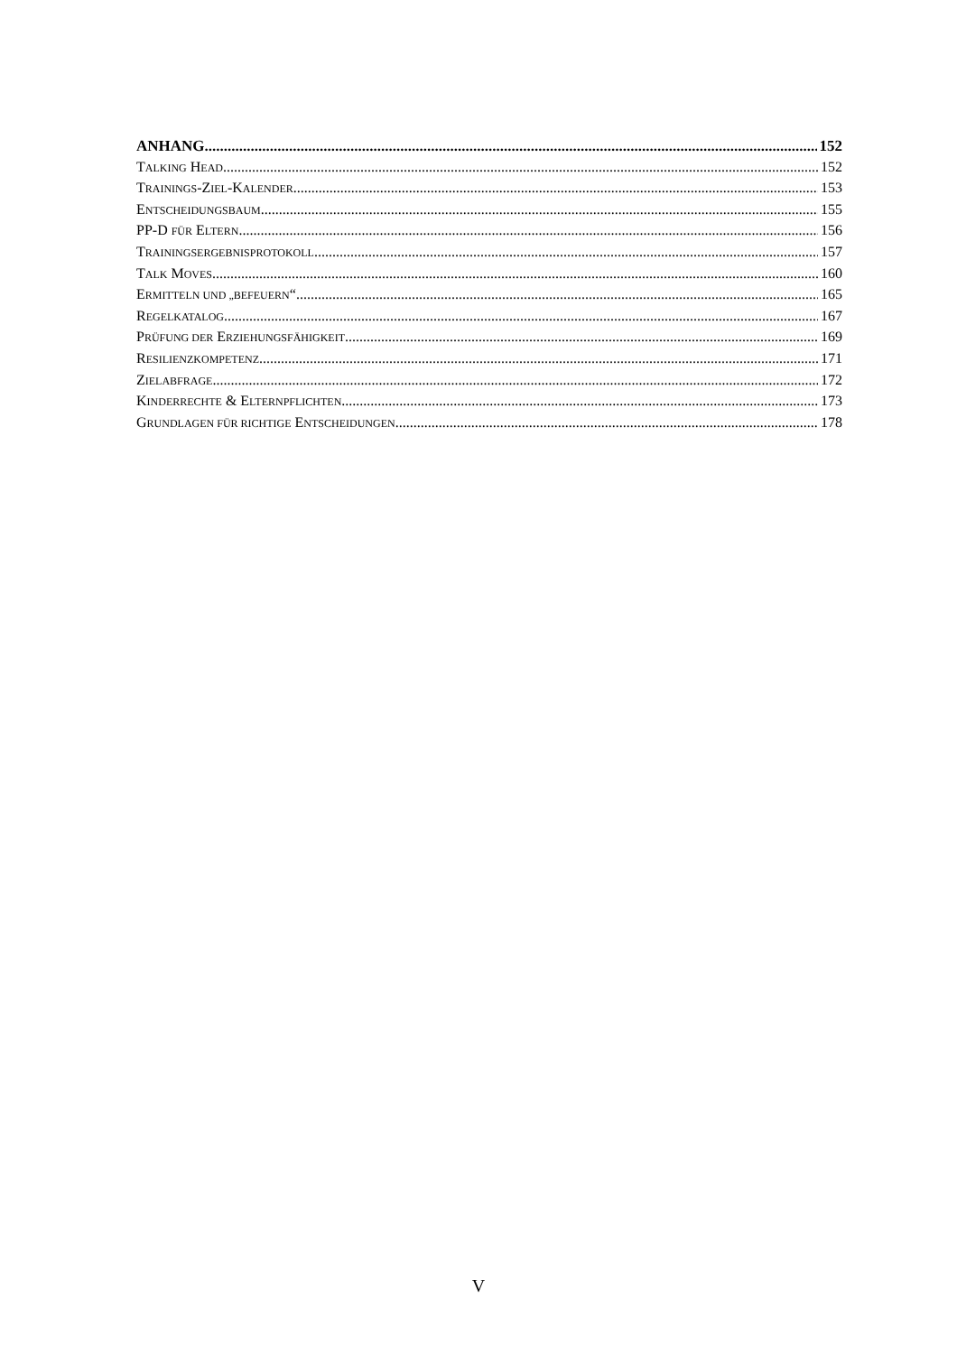ANHANG 152
TALKING HEAD 152
TRAININGS-ZIEL-KALENDER 153
ENTSCHEIDUNGSBAUM 155
PP-D FÜR ELTERN 156
TRAININGSERGEBNISPROTOKOLL 157
TALK MOVES 160
ERMITTELN UND „BEFEUERN“ 165
REGELKATALOG 167
PRÜFUNG DER ERZIEHUNGSFÄHIGKEIT 169
RESILIENZKOMPETENZ 171
ZIELABFRAGE 172
KINDERRECHTE & ELTERNPFLICHTEN 173
GRUNDLAGEN FÜR RICHTIGE ENTSCHEIDUNGEN 178
V